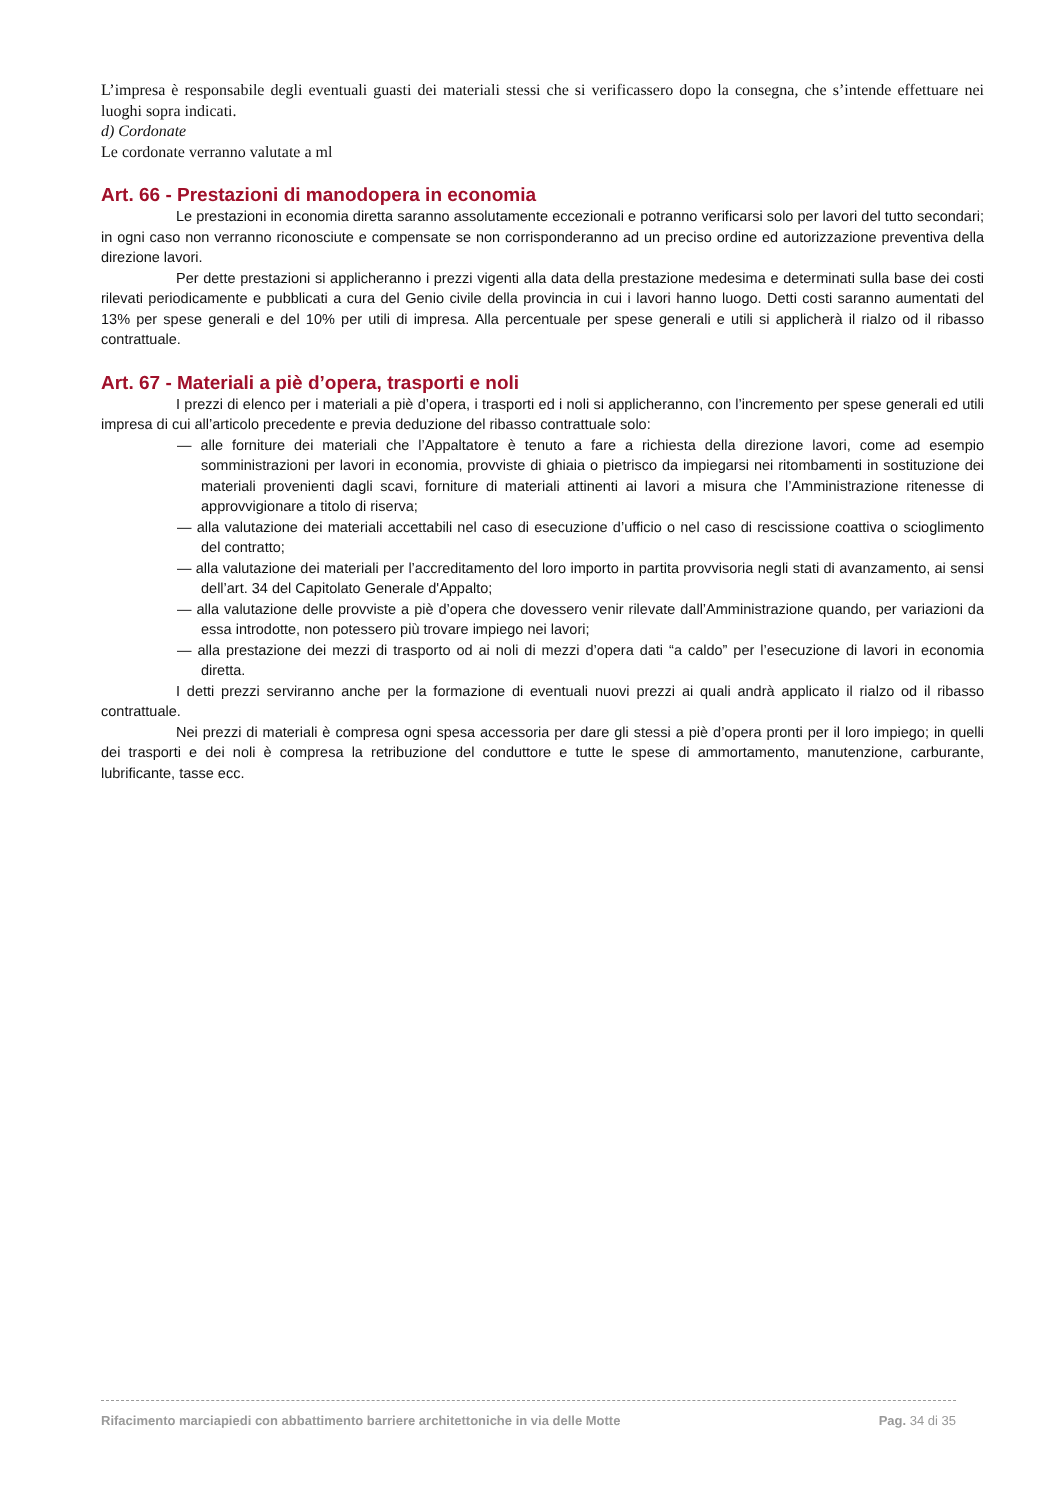L’impresa è responsabile degli eventuali guasti dei materiali stessi che si verificassero dopo la consegna, che s’intende effettuare nei luoghi sopra indicati.
d) Cordonate
Le cordonate verranno valutate a ml
Art. 66 - Prestazioni di manodopera in economia
Le prestazioni in economia diretta saranno assolutamente eccezionali e potranno verificarsi solo per lavori del tutto secondari; in ogni caso non verranno riconosciute e compensate se non corrisponderanno ad un preciso ordine ed autorizzazione preventiva della direzione lavori.
Per dette prestazioni si applicheranno i prezzi vigenti alla data della prestazione medesima e determinati sulla base dei costi rilevati periodicamente e pubblicati a cura del Genio civile della provincia in cui i lavori hanno luogo. Detti costi saranno aumentati del 13% per spese generali e del 10% per utili di impresa. Alla percentuale per spese generali e utili si applicherà il rialzo od il ribasso contrattuale.
Art. 67 - Materiali a piè d’opera, trasporti e noli
I prezzi di elenco per i materiali a piè d’opera, i trasporti ed i noli si applicheranno, con l’incremento per spese generali ed utili impresa di cui all’articolo precedente e previa deduzione del ribasso contrattuale solo:
— alle forniture dei materiali che l’Appaltatore è tenuto a fare a richiesta della direzione lavori, come ad esempio somministrazioni per lavori in economia, provviste di ghiaia o pietrisco da impiegarsi nei ritombamenti in sostituzione dei materiali provenienti dagli scavi, forniture di materiali attinenti ai lavori a misura che l’Amministrazione ritenesse di approvvigionare a titolo di riserva;
— alla valutazione dei materiali accettabili nel caso di esecuzione d’ufficio o nel caso di rescissione coattiva o scioglimento del contratto;
— alla valutazione dei materiali per l’accreditamento del loro importo in partita provvisoria negli stati di avanzamento, ai sensi dell’art. 34 del Capitolato Generale d'Appalto;
— alla valutazione delle provviste a piè d’opera che dovessero venir rilevate dall’Amministrazione quando, per variazioni da essa introdotte, non potessero più trovare impiego nei lavori;
— alla prestazione dei mezzi di trasporto od ai noli di mezzi d’opera dati “a caldo” per l’esecuzione di lavori in economia diretta.
I detti prezzi serviranno anche per la formazione di eventuali nuovi prezzi ai quali andrà applicato il rialzo od il ribasso contrattuale.
Nei prezzi di materiali è compresa ogni spesa accessoria per dare gli stessi a piè d’opera pronti per il loro impiego; in quelli dei trasporti e dei noli è compresa la retribuzione del conduttore e tutte le spese di ammortamento, manutenzione, carburante, lubrificante, tasse ecc.
Rifacimento marciapiedi con abbattimento barriere architettoniche in via delle Motte Pag. 34 di 35